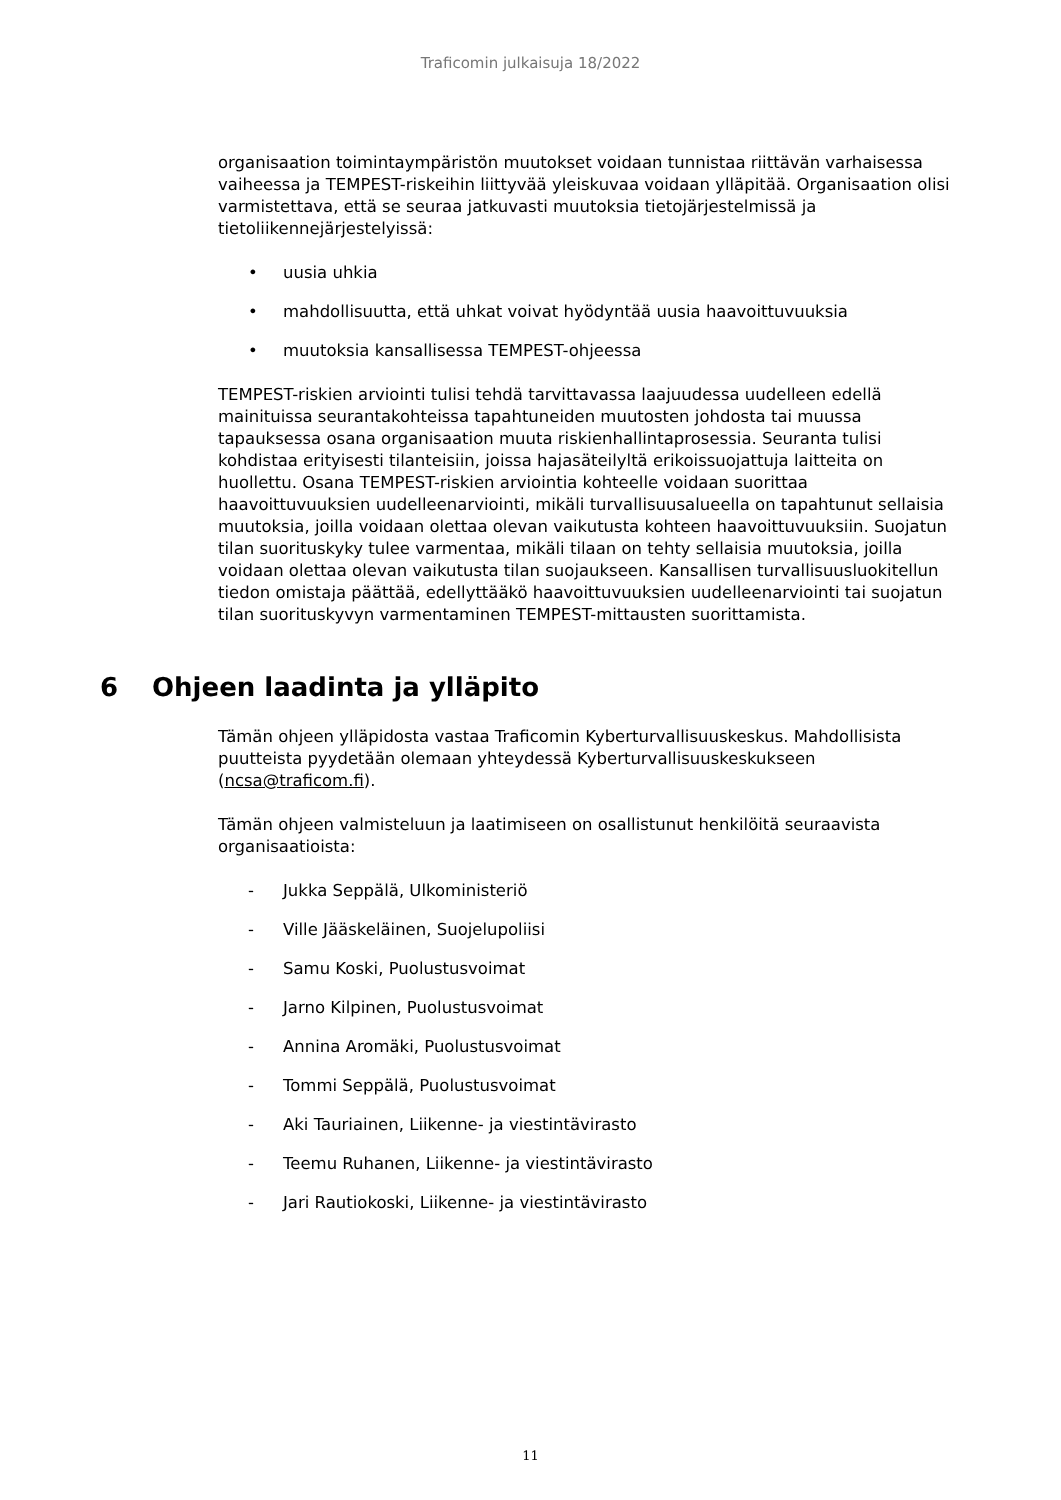Traficomin julkaisuja 18/2022
organisaation toimintaympäristön muutokset voidaan tunnistaa riittävän varhaisessa vaiheessa ja TEMPEST-riskeihin liittyvää yleiskuvaa voidaan ylläpitää. Organisaation olisi varmistettava, että se seuraa jatkuvasti muutoksia tietojärjestelmissä ja tietoliikennejärjestelyissä:
• uusia uhkia
• mahdollisuutta, että uhkat voivat hyödyntää uusia haavoittuvuuksia
• muutoksia kansallisessa TEMPEST-ohjeessa
TEMPEST-riskien arviointi tulisi tehdä tarvittavassa laajuudessa uudelleen edellä mainituissa seurantakohteissa tapahtuneiden muutosten johdosta tai muussa tapauksessa osana organisaation muuta riskienhallintaprosessia. Seuranta tulisi kohdistaa erityisesti tilanteisiin, joissa hajasäteilyltä erikoissuojattuja laitteita on huollettu. Osana TEMPEST-riskien arviointia kohteelle voidaan suorittaa haavoittuvuuksien uudelleenarviointi, mikäli turvallisuusalueella on tapahtunut sellaisia muutoksia, joilla voidaan olettaa olevan vaikutusta kohteen haavoittuvuuksiin. Suojatun tilan suorituskyky tulee varmentaa, mikäli tilaan on tehty sellaisia muutoksia, joilla voidaan olettaa olevan vaikutusta tilan suojaukseen. Kansallisen turvallisuusluokitellun tiedon omistaja päättää, edellyttääkö haavoittuvuuksien uudelleenarviointi tai suojatun tilan suorituskyvyn varmentaminen TEMPEST-mittausten suorittamista.
6 Ohjeen laadinta ja ylläpito
Tämän ohjeen ylläpidosta vastaa Traficomin Kyberturvallisuuskeskus. Mahdollisista puutteista pyydetään olemaan yhteydessä Kyberturvallisuuskeskukseen (ncsa@traficom.fi).
Tämän ohjeen valmisteluun ja laatimiseen on osallistunut henkilöitä seuraavista organisaatioista:
- Jukka Seppälä, Ulkoministeriö
- Ville Jääskeläinen, Suojelupoliisi
- Samu Koski, Puolustusvoimat
- Jarno Kilpinen, Puolustusvoimat
- Annina Aromäki, Puolustusvoimat
- Tommi Seppälä, Puolustusvoimat
- Aki Tauriainen, Liikenne- ja viestintävirasto
- Teemu Ruhanen, Liikenne- ja viestintävirasto
- Jari Rautiokoski, Liikenne- ja viestintävirasto
11